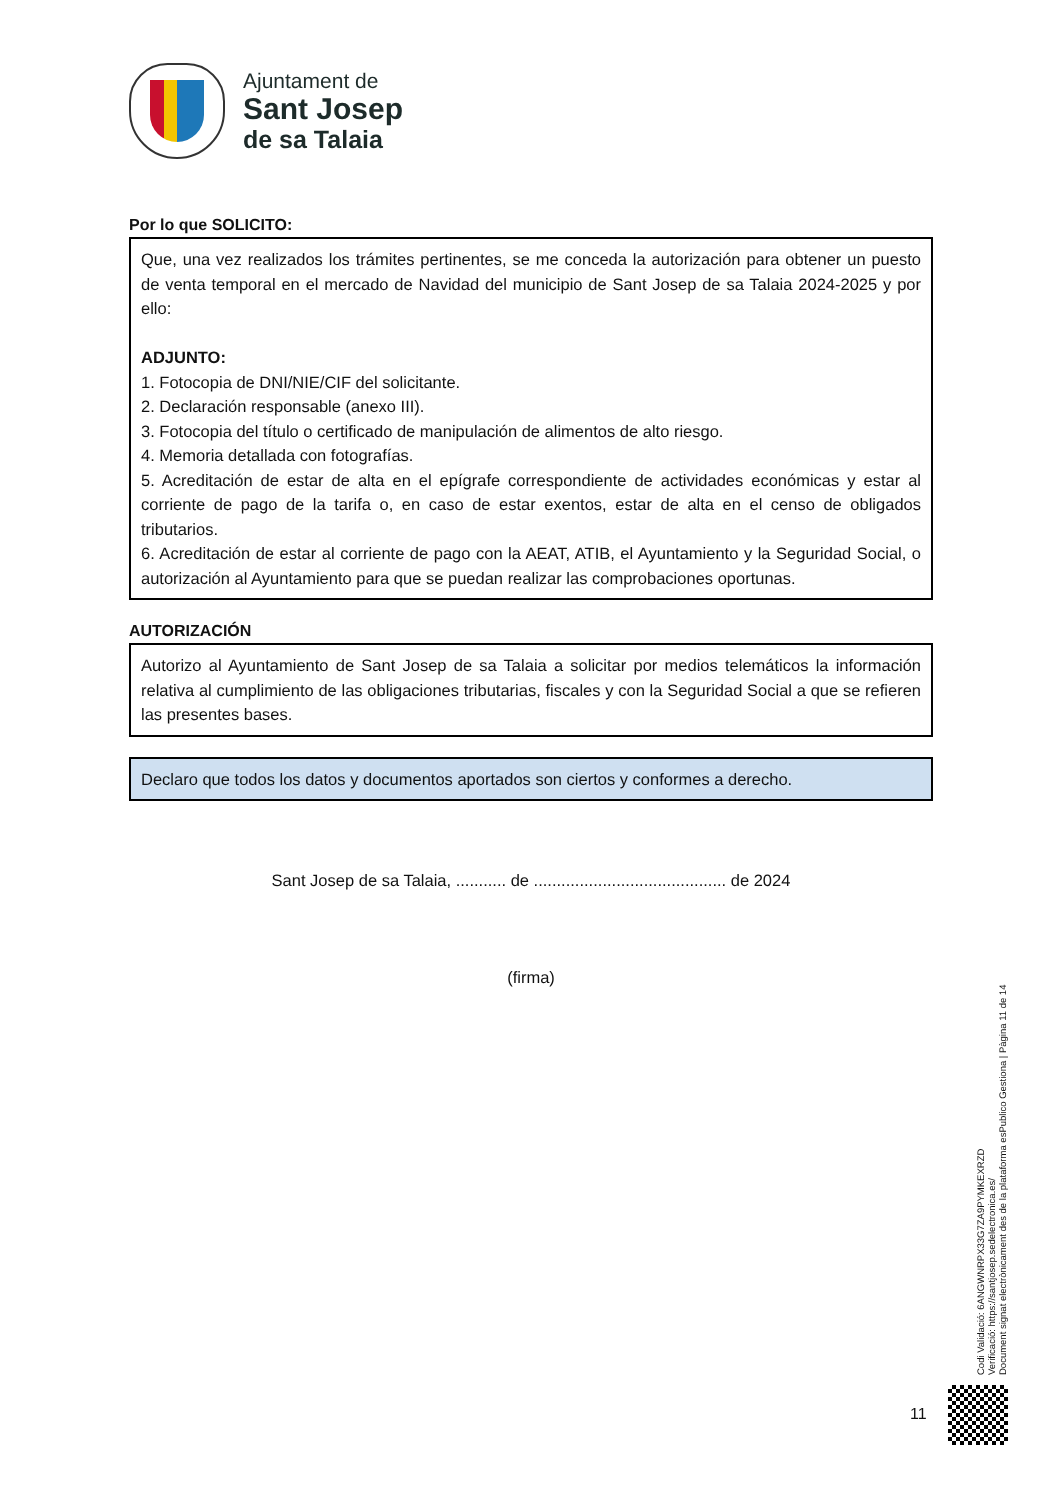Ajuntament de
Sant Josep
de sa Talaia
Por lo que SOLICITO:
Que, una vez realizados los trámites pertinentes, se me conceda la autorización para obtener un puesto de venta temporal en el mercado de Navidad del municipio de Sant Josep de sa Talaia 2024-2025 y por ello:
ADJUNTO:
1. Fotocopia de DNI/NIE/CIF del solicitante.
2. Declaración responsable (anexo III).
3. Fotocopia del título o certificado de manipulación de alimentos de alto riesgo.
4. Memoria detallada con fotografías.
5. Acreditación de estar de alta en el epígrafe correspondiente de actividades económicas y estar al corriente de pago de la tarifa o, en caso de estar exentos, estar de alta en el censo de obligados tributarios.
6. Acreditación de estar al corriente de pago con la AEAT, ATIB, el Ayuntamiento y la Seguridad Social, o autorización al Ayuntamiento para que se puedan realizar las comprobaciones oportunas.
AUTORIZACIÓN
Autorizo al Ayuntamiento de Sant Josep de sa Talaia a solicitar por medios telemáticos la información relativa al cumplimiento de las obligaciones tributarias, fiscales y con la Seguridad Social a que se refieren las presentes bases.
Declaro que todos los datos y documentos aportados son ciertos y conformes a derecho.
Sant Josep de sa Talaia, ........... de .......................................... de 2024
(firma)
Codi Validació: 6ANGWNRPX33G7ZA9PYMKEXRZD
Verificació: https://santjosep.sedelectronica.es/
Document signat electrònicament des de la plataforma esPublico Gestiona | Pàgina 11 de 14
11